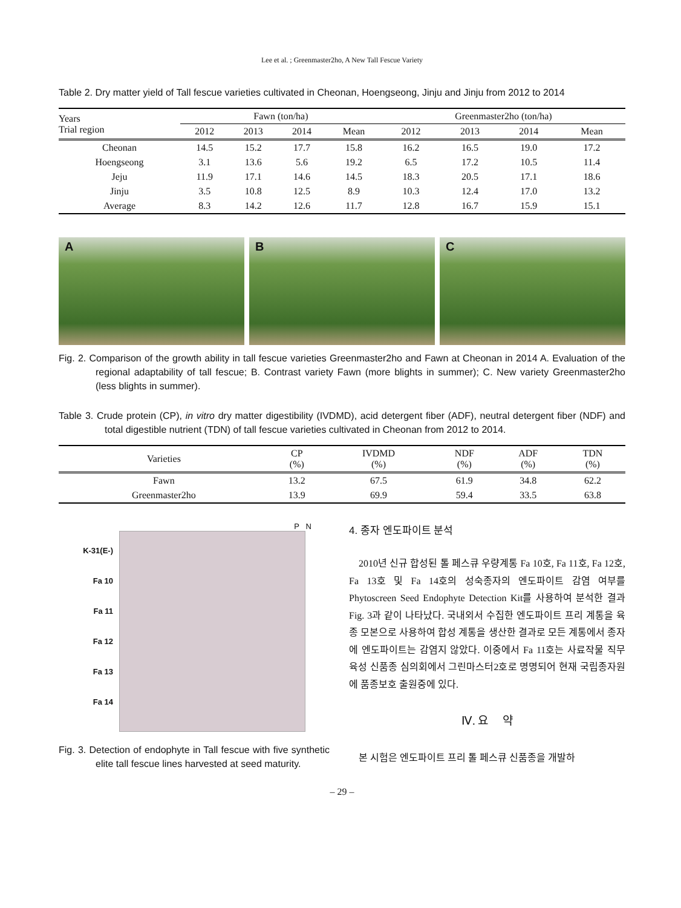Lee et al. ; Greenmaster2ho, A New Tall Fescue Variety
Table 2. Dry matter yield of Tall fescue varieties cultivated in Cheonan, Hoengseong, Jinju and Jinju from 2012 to 2014
| Years Trial region | Fawn (ton/ha) | | | | Greenmaster2ho (ton/ha) | | | |
| --- | --- | --- | --- | --- | --- | --- | --- | --- |
| | 2012 | 2013 | 2014 | Mean | 2012 | 2013 | 2014 | Mean |
| Cheonan | 14.5 | 15.2 | 17.7 | 15.8 | 16.2 | 16.5 | 19.0 | 17.2 |
| Hoengseong | 3.1 | 13.6 | 5.6 | 19.2 | 6.5 | 17.2 | 10.5 | 11.4 |
| Jeju | 11.9 | 17.1 | 14.6 | 14.5 | 18.3 | 20.5 | 17.1 | 18.6 |
| Jinju | 3.5 | 10.8 | 12.5 | 8.9 | 10.3 | 12.4 | 17.0 | 13.2 |
| Average | 8.3 | 14.2 | 12.6 | 11.7 | 12.8 | 16.7 | 15.9 | 15.1 |
A B C
Fig. 2. Comparison of the growth ability in tall fescue varieties Greenmaster2ho and Fawn at Cheonan in 2014 A. Evaluation of the regional adaptability of tall fescue; B. Contrast variety Fawn (more blights in summer); C. New variety Greenmaster2ho (less blights in summer).
Table 3. Crude protein (CP), in vitro dry matter digestibility (IVDMD), acid detergent fiber (ADF), neutral detergent fiber (NDF) and total digestible nutrient (TDN) of tall fescue varieties cultivated in Cheonan from 2012 to 2014.
| Varieties | CP (%) | IVDMD (%) | NDF (%) | ADF (%) | TDN (%) |
| --- | --- | --- | --- | --- | --- |
| Fawn | 13.2 | 67.5 | 61.9 | 34.8 | 62.2 |
| Greenmaster2ho | 13.9 | 69.9 | 59.4 | 33.5 | 63.8 |
P N
K-31(E-)
Fa 10
Fa 11
Fa 12
Fa 13
Fa 14
Fig. 3. Detection of endophyte in Tall fescue with five synthetic elite tall fescue lines harvested at seed maturity.
4. 종자 엔도파이트 분석
2010년 신규 합성된 톨 페스큐 우량계통 Fa 10호, Fa 11호, Fa 12호, Fa 13호 및 Fa 14호의 성숙종자의 엔도파이트 감염 여부를 Phytoscreen Seed Endophyte Detection Kit를 사용하여 분석한 결과 Fig. 3과 같이 나타났다. 국내외서 수집한 엔도파이트 프리 계통을 육종 모본으로 사용하여 합성 계통을 생산한 결과로 모든 계통에서 종자에 엔도파이트는 감염지 않았다. 이중에서 Fa 11호는 사료작물 직무육성 신품종 심의회에서 그린마스터2호로 명명되어 현재 국립종자원에 품종보호 출원중에 있다.
Ⅳ. 요 약
본 시험은 엔도파이트 프리 톨 페스큐 신품종을 개발하
– 29 –